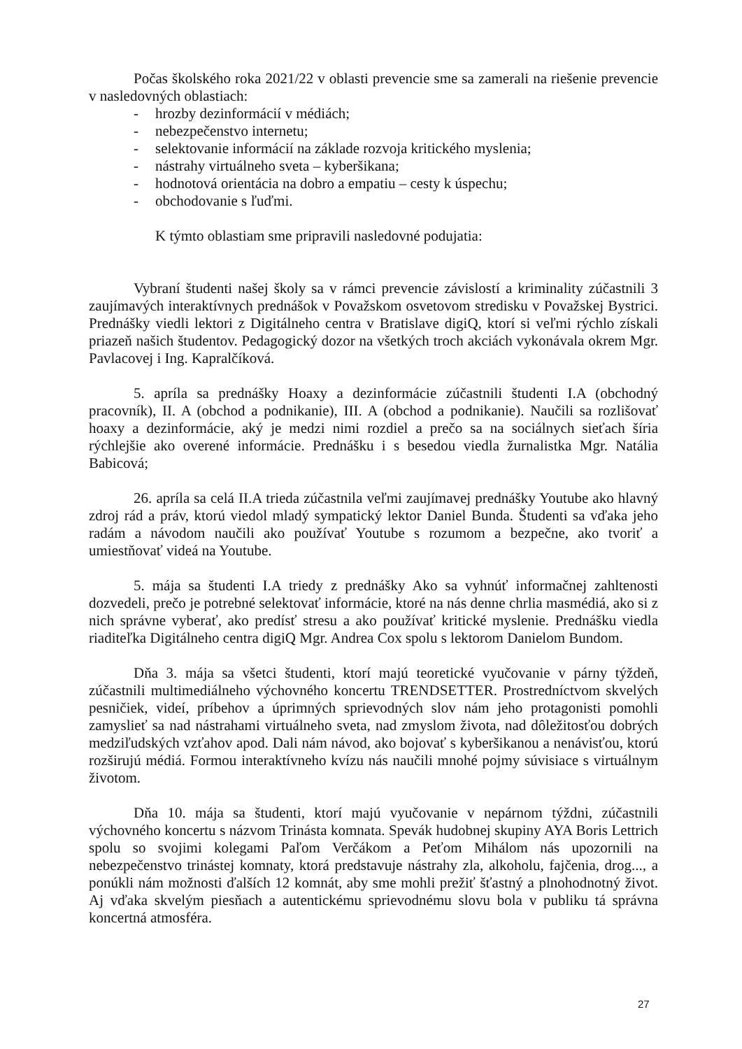Počas školského roka 2021/22 v oblasti prevencie sme sa zamerali na riešenie prevencie v nasledovných oblastiach:
- hrozby dezinformácií v médiách;
- nebezpečenstvo internetu;
- selektovanie informácií na základe rozvoja kritického myslenia;
- nástrahy virtuálneho sveta – kyberšikana;
- hodnotová orientácia na dobro a empatiu – cesty k úspechu;
- obchodovanie s ľuďmi.
K týmto oblastiam sme pripravili nasledovné podujatia:
Vybraní študenti našej školy sa v rámci prevencie závislostí a kriminality zúčastnili 3 zaujímavých interaktívnych prednášok v Považskom osvetovom stredisku v Považskej Bystrici. Prednášky viedli lektori z Digitálneho centra v Bratislave digiQ, ktorí si veľmi rýchlo získali priazeň našich študentov. Pedagogický dozor na všetkých troch akciách vykonávala okrem Mgr. Pavlacovej i Ing. Kapralčíková.
5. apríla sa prednášky Hoaxy a dezinformácie zúčastnili študenti I.A (obchodný pracovník), II. A (obchod a podnikanie), III. A (obchod a podnikanie). Naučili sa rozlišovať hoaxy a dezinformácie, aký je medzi nimi rozdiel a prečo sa na sociálnych sieťach šíria rýchlejšie ako overené informácie. Prednášku i s besedou viedla žurnalistka Mgr. Natália Babicová;
26. apríla sa celá II.A trieda zúčastnila veľmi zaujímavej prednášky Youtube ako hlavný zdroj rád a práv, ktorú viedol mladý sympatický lektor Daniel Bunda. Študenti sa vďaka jeho radám a návodom naučili ako používať Youtube s rozumom a bezpečne, ako tvoriť a umiestňovať videá na Youtube.
5. mája sa študenti I.A triedy z prednášky Ako sa vyhnúť informačnej zahltenosti dozvedeli, prečo je potrebné selektovať informácie, ktoré na nás denne chrlia masmédiá, ako si z nich správne vyberať, ako predísť stresu a ako používať kritické myslenie. Prednášku viedla riaditeľka Digitálneho centra digiQ Mgr. Andrea Cox spolu s lektorom Danielom Bundom.
Dňa 3. mája sa všetci študenti, ktorí majú teoretické vyučovanie v párny týždeň, zúčastnili multimediálneho výchovného koncertu TRENDSETTER. Prostredníctvom skvelých pesničiek, videí, príbehov a úprimných sprievodných slov nám jeho protagonisti pomohli zamyslieť sa nad nástrahami virtuálneho sveta, nad zmyslom života, nad dôležitosťou dobrých medziľudských vzťahov apod. Dali nám návod, ako bojovať s kyberšikanou a nenávisťou, ktorú rozširujú médiá. Formou interaktívneho kvízu nás naučili mnohé pojmy súvisiace s virtuálnym životom.
Dňa 10. mája sa študenti, ktorí majú vyučovanie v nepárnom týždni, zúčastnili výchovného koncertu s názvom Trinásta komnata. Spevák hudobnej skupiny AYA Boris Lettrich spolu so svojimi kolegami Paľom Verčákom a Peťom Mihálom nás upozornili na nebezpečenstvo trinástej komnaty, ktorá predstavuje nástrahy zla, alkoholu, fajčenia, drog..., a ponúkli nám možnosti ďalších 12 komnát, aby sme mohli prežiť šťastný a plnohodnotný život. Aj vďaka skvelým piesňach a autentickému sprievodnému slovu bola v publiku tá správna koncertná atmosféra.
27